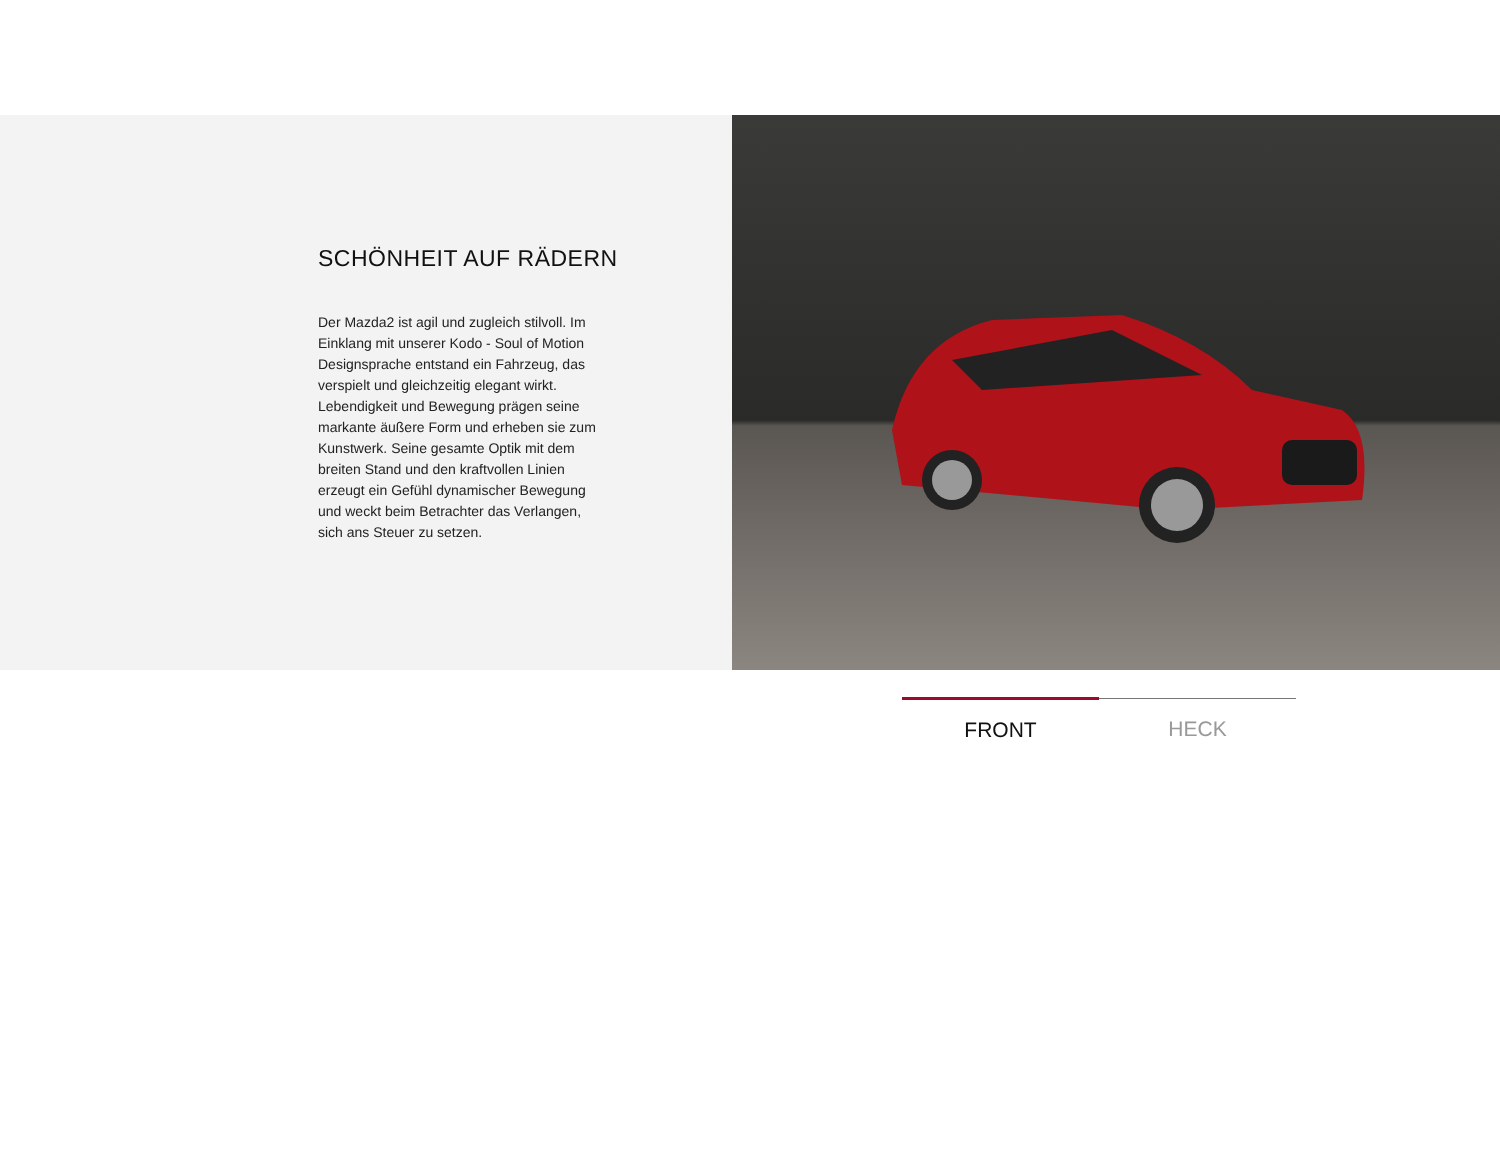SCHÖNHEIT AUF RÄDERN
Der Mazda2 ist agil und zugleich stilvoll. Im Einklang mit unserer Kodo - Soul of Motion Designsprache entstand ein Fahrzeug, das verspielt und gleichzeitig elegant wirkt. Lebendigkeit und Bewegung prägen seine markante äußere Form und erheben sie zum Kunstwerk. Seine gesamte Optik mit dem breiten Stand und den kraftvollen Linien erzeugt ein Gefühl dynamischer Bewegung und weckt beim Betrachter das Verlangen, sich ans Steuer zu setzen.
FRONT HECK